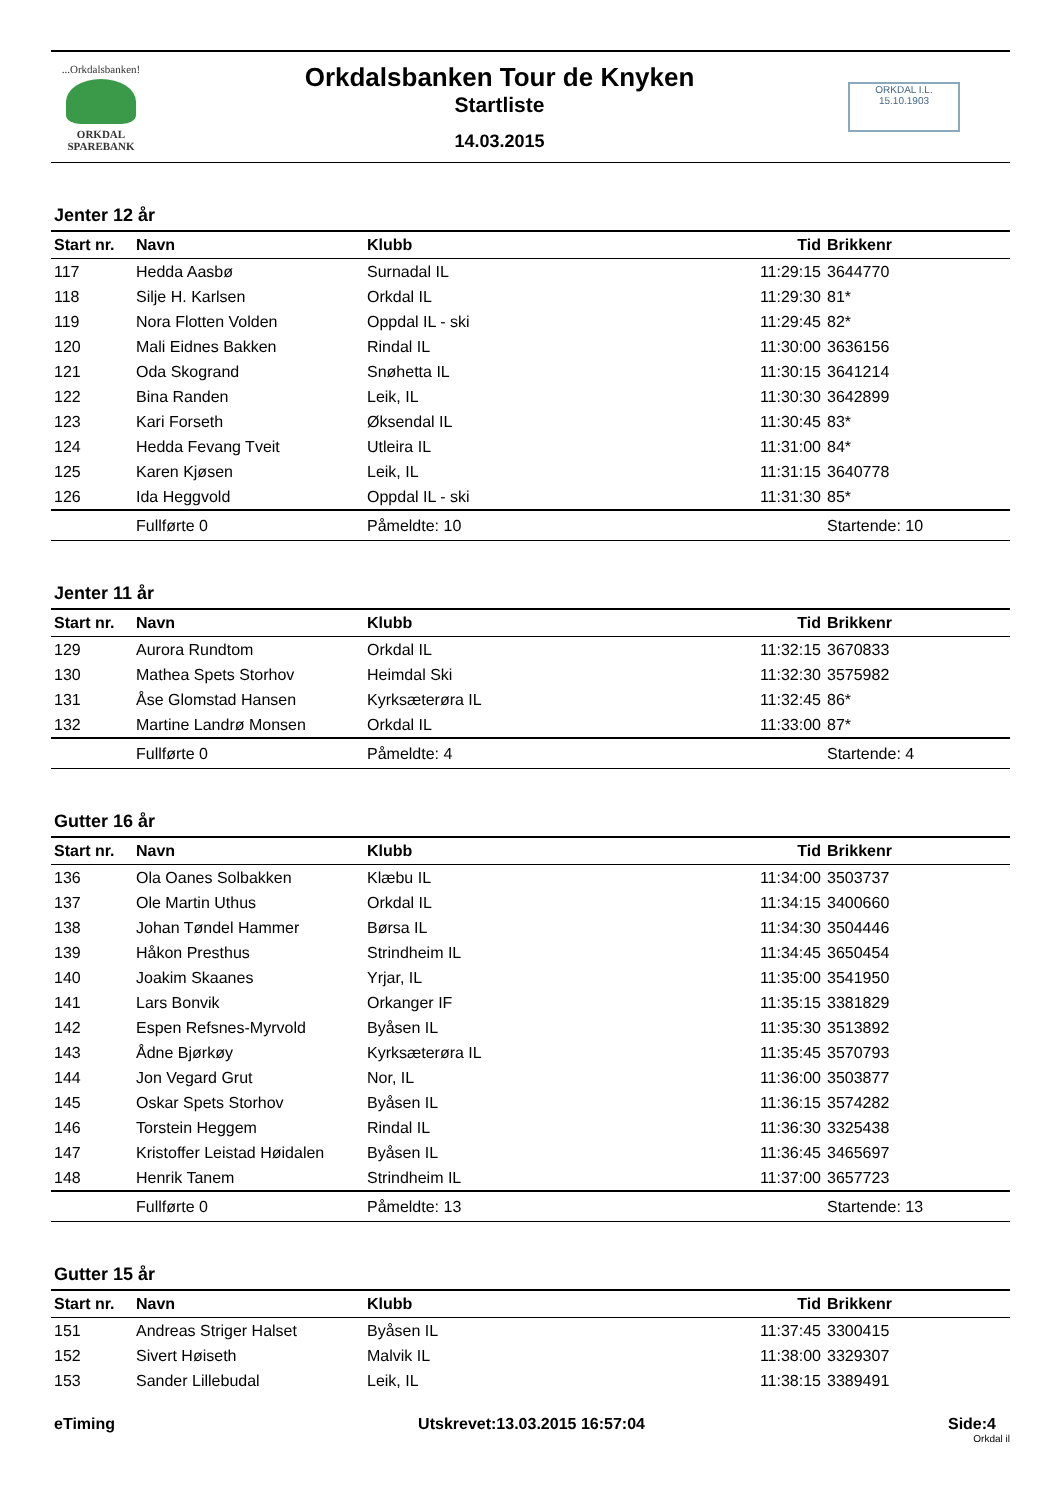...Orkdalsbanken!
ORKDAL
SPAREBANK
Orkdalsbanken Tour de Knyken
Startliste
14.03.2015
ORKDAL I.L.
15.10.1903
Jenter 12 år
| Start nr. | Navn | Klubb | Tid | Brikkenr |
| --- | --- | --- | --- | --- |
| 117 | Hedda Aasbø | Surnadal IL | 11:29:15 | 3644770 |
| 118 | Silje H. Karlsen | Orkdal IL | 11:29:30 | 81* |
| 119 | Nora Flotten Volden | Oppdal IL - ski | 11:29:45 | 82* |
| 120 | Mali Eidnes Bakken | Rindal IL | 11:30:00 | 3636156 |
| 121 | Oda Skogrand | Snøhetta IL | 11:30:15 | 3641214 |
| 122 | Bina Randen | Leik, IL | 11:30:30 | 3642899 |
| 123 | Kari Forseth | Øksendal IL | 11:30:45 | 83* |
| 124 | Hedda Fevang Tveit | Utleira IL | 11:31:00 | 84* |
| 125 | Karen Kjøsen | Leik, IL | 11:31:15 | 3640778 |
| 126 | Ida Heggvold | Oppdal IL - ski | 11:31:30 | 85* |
| | Fullførte 0 | Påmeldte: 10 | | Startende: 10 |
Jenter 11 år
| Start nr. | Navn | Klubb | Tid | Brikkenr |
| --- | --- | --- | --- | --- |
| 129 | Aurora Rundtom | Orkdal IL | 11:32:15 | 3670833 |
| 130 | Mathea Spets Storhov | Heimdal Ski | 11:32:30 | 3575982 |
| 131 | Åse Glomstad Hansen | Kyrksæterøra IL | 11:32:45 | 86* |
| 132 | Martine Landrø Monsen | Orkdal IL | 11:33:00 | 87* |
| | Fullførte 0 | Påmeldte: 4 | | Startende: 4 |
Gutter 16 år
| Start nr. | Navn | Klubb | Tid | Brikkenr |
| --- | --- | --- | --- | --- |
| 136 | Ola Oanes Solbakken | Klæbu IL | 11:34:00 | 3503737 |
| 137 | Ole Martin Uthus | Orkdal IL | 11:34:15 | 3400660 |
| 138 | Johan Tøndel Hammer | Børsa IL | 11:34:30 | 3504446 |
| 139 | Håkon Presthus | Strindheim IL | 11:34:45 | 3650454 |
| 140 | Joakim Skaanes | Yrjar, IL | 11:35:00 | 3541950 |
| 141 | Lars Bonvik | Orkanger IF | 11:35:15 | 3381829 |
| 142 | Espen Refsnes-Myrvold | Byåsen IL | 11:35:30 | 3513892 |
| 143 | Ådne Bjørkøy | Kyrksæterøra IL | 11:35:45 | 3570793 |
| 144 | Jon Vegard Grut | Nor, IL | 11:36:00 | 3503877 |
| 145 | Oskar Spets Storhov | Byåsen IL | 11:36:15 | 3574282 |
| 146 | Torstein Heggem | Rindal IL | 11:36:30 | 3325438 |
| 147 | Kristoffer Leistad Høidalen | Byåsen IL | 11:36:45 | 3465697 |
| 148 | Henrik Tanem | Strindheim IL | 11:37:00 | 3657723 |
| | Fullførte 0 | Påmeldte: 13 | | Startende: 13 |
Gutter 15 år
| Start nr. | Navn | Klubb | Tid | Brikkenr |
| --- | --- | --- | --- | --- |
| 151 | Andreas Striger Halset | Byåsen IL | 11:37:45 | 3300415 |
| 152 | Sivert Høiseth | Malvik IL | 11:38:00 | 3329307 |
| 153 | Sander Lillebudal | Leik, IL | 11:38:15 | 3389491 |
eTiming Utskrevet:13.03.2015 16:57:04 Side:4
Orkdal il